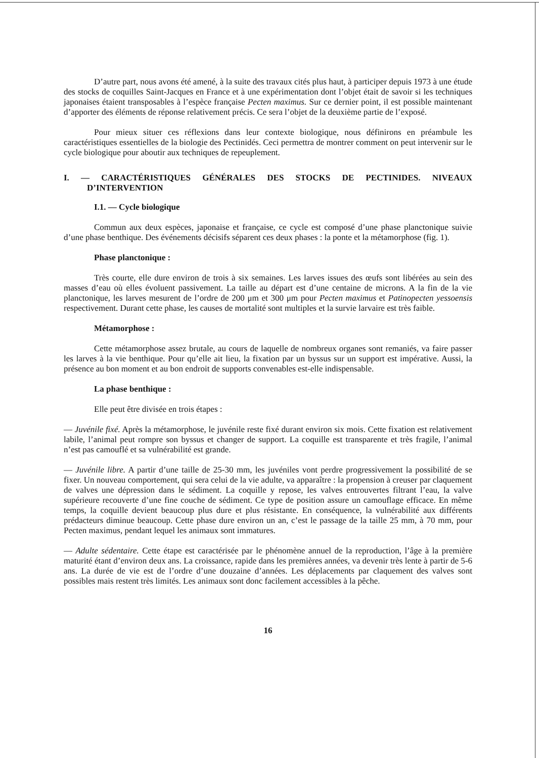D’autre part, nous avons été amené, à la suite des travaux cités plus haut, à participer depuis 1973 à une étude des stocks de coquilles Saint-Jacques en France et à une expérimentation dont l’objet était de savoir si les techniques japonaises étaient transposables à l’espèce française Pecten maximus. Sur ce dernier point, il est possible maintenant d’apporter des éléments de réponse relativement précis. Ce sera l’objet de la deuxième partie de l’exposé.
Pour mieux situer ces réflexions dans leur contexte biologique, nous définirons en préambule les caractéristiques essentielles de la biologie des Pectinidés. Ceci permettra de montrer comment on peut intervenir sur le cycle biologique pour aboutir aux techniques de repeuplement.
I. — CARACTÉRISTIQUES GÉNÉRALES DES STOCKS DE PECTINIDES. NIVEAUX D’INTERVENTION
I.1. — Cycle biologique
Commun aux deux espèces, japonaise et française, ce cycle est composé d’une phase planctonique suivie d’une phase benthique. Des événements décisifs séparent ces deux phases : la ponte et la métamorphose (fig. 1).
Phase planctonique :
Très courte, elle dure environ de trois à six semaines. Les larves issues des œufs sont libérées au sein des masses d’eau où elles évoluent passivement. La taille au départ est d’une centaine de microns. A la fin de la vie planctonique, les larves mesurent de l’ordre de 200 μm et 300 μm pour Pecten maximus et Patinopecten yessoensis respectivement. Durant cette phase, les causes de mortalité sont multiples et la survie larvaire est très faible.
Métamorphose :
Cette métamorphose assez brutale, au cours de laquelle de nombreux organes sont remaniés, va faire passer les larves à la vie benthique. Pour qu’elle ait lieu, la fixation par un byssus sur un support est impérative. Aussi, la présence au bon moment et au bon endroit de supports convenables est-elle indispensable.
La phase benthique :
Elle peut être divisée en trois étapes :
— Juvénile fixé. Après la métamorphose, le juvénile reste fixé durant environ six mois. Cette fixation est relativement labile, l’animal peut rompre son byssus et changer de support. La coquille est transparente et très fragile, l’animal n’est pas camouflé et sa vulnérabilité est grande.
— Juvénile libre. A partir d’une taille de 25-30 mm, les juvéniles vont perdre progressivement la possibilité de se fixer. Un nouveau comportement, qui sera celui de la vie adulte, va apparaître : la propension à creuser par claquement de valves une dépression dans le sédiment. La coquille y repose, les valves entrouvertes filtrant l’eau, la valve supérieure recouverte d’une fine couche de sédiment. Ce type de position assure un camouflage efficace. En même temps, la coquille devient beaucoup plus dure et plus résistante. En conséquence, la vulnérabilité aux différents prédacteurs diminue beaucoup. Cette phase dure environ un an, c’est le passage de la taille 25 mm, à 70 mm, pour Pecten maximus, pendant lequel les animaux sont immatures.
— Adulte sédentaire. Cette étape est caractérisée par le phénomène annuel de la reproduction, l’âge à la première maturité étant d’environ deux ans. La croissance, rapide dans les premières années, va devenir très lente à partir de 5-6 ans. La durée de vie est de l’ordre d’une douzaine d’années. Les déplacements par claquement des valves sont possibles mais restent très limités. Les animaux sont donc facilement accessibles à la pêche.
16